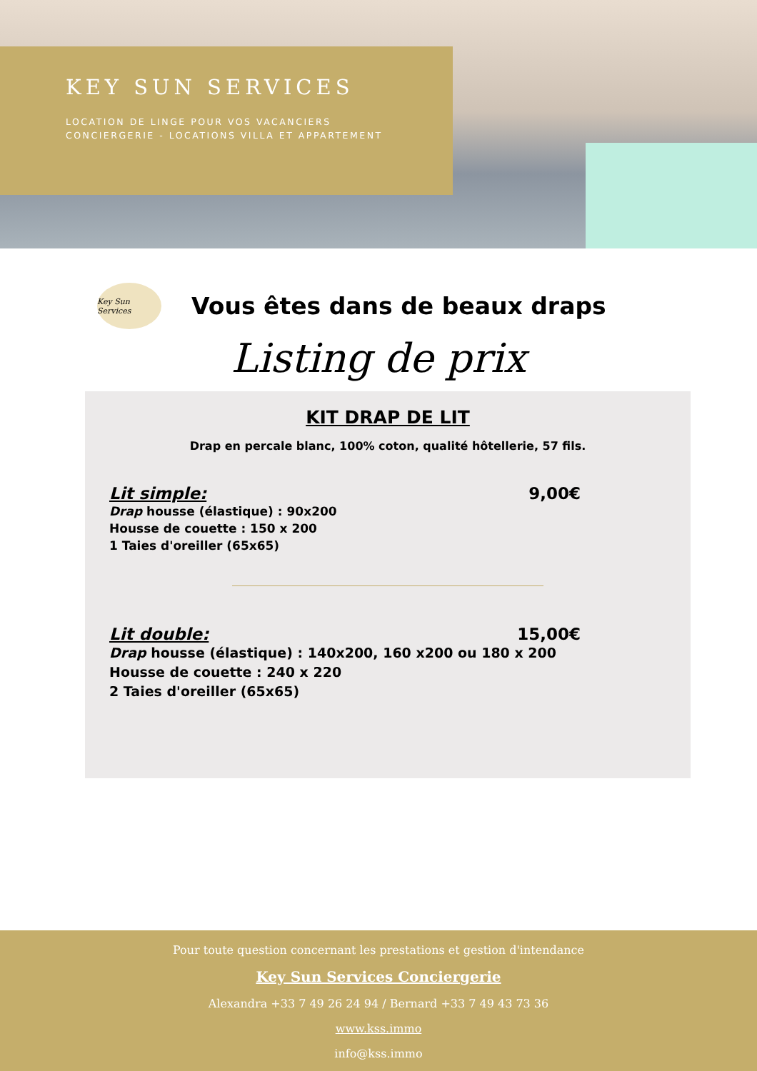KEY SUN SERVICES
LOCATION DE LINGE POUR VOS VACANCIERS
CONCIERGERIE - LOCATIONS VILLA ET APPARTEMENT
Key Sun Services
Vous êtes dans de beaux draps
Listing de prix
KIT DRAP DE LIT
Drap en percale blanc, 100% coton, qualité hôtellerie, 57 fils.
Lit simple: 9,00€
Drap housse (élastique) : 90x200
Housse de couette : 150 x 200
1 Taies d'oreiller (65x65)
Lit double: 15,00€
Drap housse (élastique) : 140x200, 160 x200 ou 180 x 200
Housse de couette : 240 x 220
2 Taies d'oreiller (65x65)
Pour toute question concernant les prestations et gestion d'intendance
Key Sun Services Conciergerie
Alexandra +33 7 49 26 24 94 / Bernard +33 7 49 43 73 36
www.kss.immo
info@kss.immo